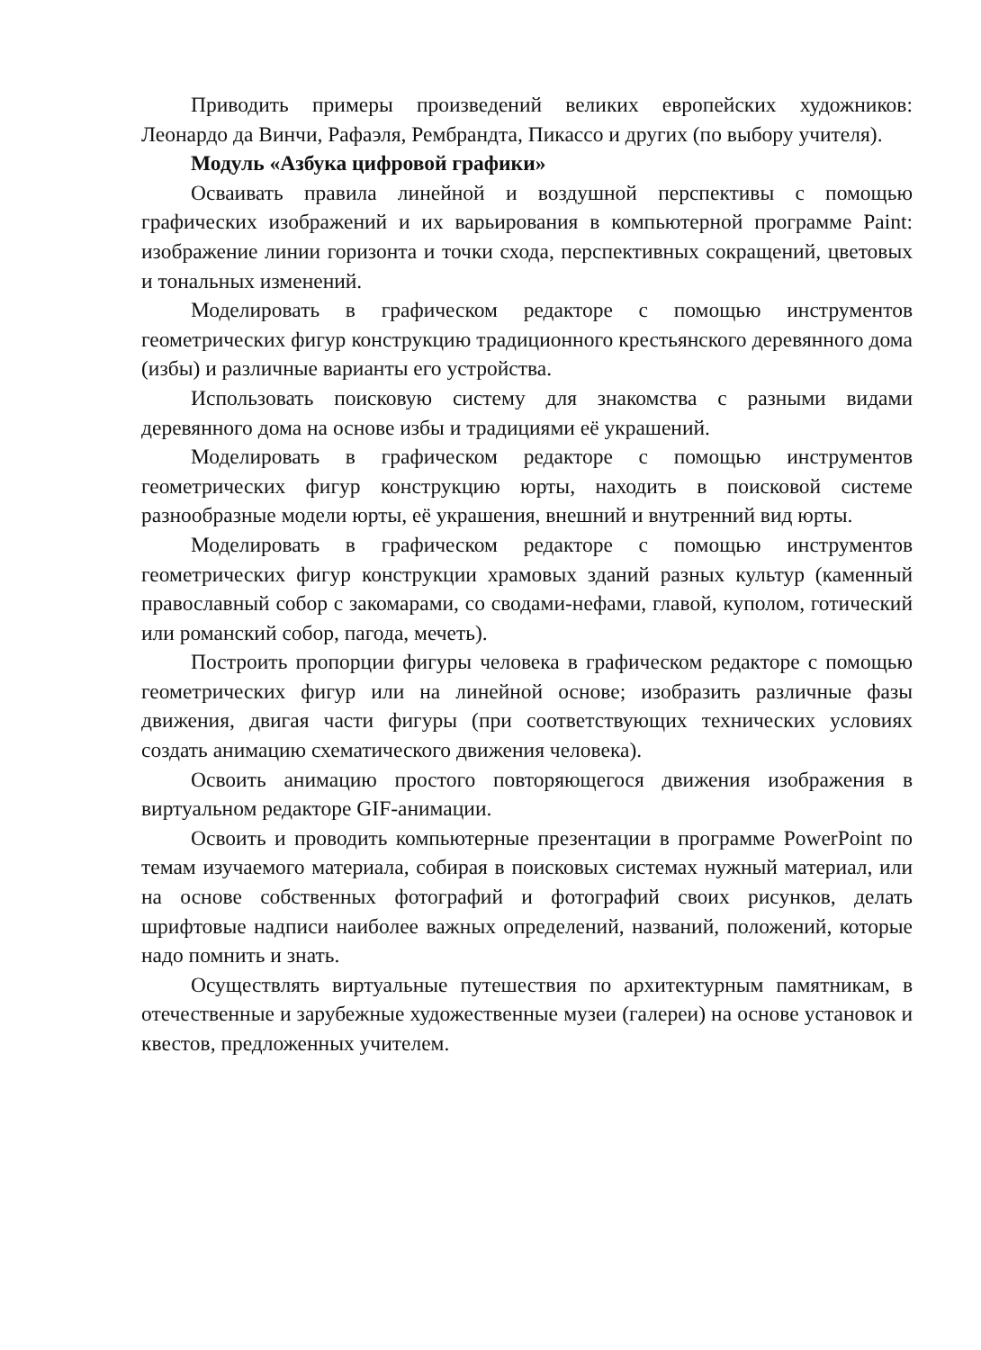Приводить примеры произведений великих европейских художников: Леонардо да Винчи, Рафаэля, Рембрандта, Пикассо и других (по выбору учителя).
Модуль «Азбука цифровой графики»
Осваивать правила линейной и воздушной перспективы с помощью графических изображений и их варьирования в компьютерной программе Paint: изображение линии горизонта и точки схода, перспективных сокращений, цветовых и тональных изменений.
Моделировать в графическом редакторе с помощью инструментов геометрических фигур конструкцию традиционного крестьянского деревянного дома (избы) и различные варианты его устройства.
Использовать поисковую систему для знакомства с разными видами деревянного дома на основе избы и традициями её украшений.
Моделировать в графическом редакторе с помощью инструментов геометрических фигур конструкцию юрты, находить в поисковой системе разнообразные модели юрты, её украшения, внешний и внутренний вид юрты.
Моделировать в графическом редакторе с помощью инструментов геометрических фигур конструкции храмовых зданий разных культур (каменный православный собор с закомарами, со сводами-нефами, главой, куполом, готический или романский собор, пагода, мечеть).
Построить пропорции фигуры человека в графическом редакторе с помощью геометрических фигур или на линейной основе; изобразить различные фазы движения, двигая части фигуры (при соответствующих технических условиях создать анимацию схематического движения человека).
Освоить анимацию простого повторяющегося движения изображения в виртуальном редакторе GIF-анимации.
Освоить и проводить компьютерные презентации в программе PowerPoint по темам изучаемого материала, собирая в поисковых системах нужный материал, или на основе собственных фотографий и фотографий своих рисунков, делать шрифтовые надписи наиболее важных определений, названий, положений, которые надо помнить и знать.
Осуществлять виртуальные путешествия по архитектурным памятникам, в отечественные и зарубежные художественные музеи (галереи) на основе установок и квестов, предложенных учителем.